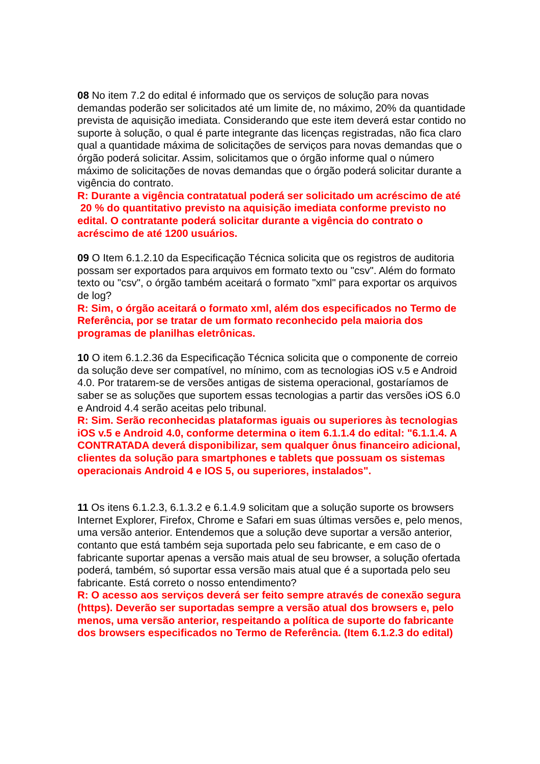08 No item 7.2 do edital é informado que os serviços de solução para novas demandas poderão ser solicitados até um limite de, no máximo, 20% da quantidade prevista de aquisição imediata. Considerando que este item deverá estar contido no suporte à solução, o qual é parte integrante das licenças registradas, não fica claro qual a quantidade máxima de solicitações de serviços para novas demandas que o órgão poderá solicitar. Assim, solicitamos que o órgão informe qual o número máximo de solicitações de novas demandas que o órgão poderá solicitar durante a vigência do contrato.
R: Durante a vigência contratatual poderá ser solicitado um acréscimo de até 20 % do quantitativo previsto na aquisição imediata conforme previsto no edital. O contratante poderá solicitar durante a vigência do contrato o acréscimo de até 1200 usuários.
09 O Item 6.1.2.10 da Especificação Técnica solicita que os registros de auditoria possam ser exportados para arquivos em formato texto ou "csv". Além do formato texto ou "csv", o órgão também aceitará o formato "xml" para exportar os arquivos de log?
R: Sim, o órgão aceitará o formato xml, além dos especificados no Termo de Referência, por se tratar de um formato reconhecido pela maioria dos programas de planilhas eletrônicas.
10 O item 6.1.2.36 da Especificação Técnica solicita que o componente de correio da solução deve ser compatível, no mínimo, com as tecnologias iOS v.5 e Android 4.0. Por tratarem-se de versões antigas de sistema operacional, gostaríamos de saber se as soluções que suportem essas tecnologias a partir das versões iOS 6.0 e Android 4.4 serão aceitas pelo tribunal.
R: Sim. Serão reconhecidas plataformas iguais ou superiores às tecnologias iOS v.5 e Android 4.0, conforme determina o item 6.1.1.4 do edital: "6.1.1.4. A CONTRATADA deverá disponibilizar, sem qualquer ônus financeiro adicional, clientes da solução para smartphones e tablets que possuam os sistemas operacionais Android 4 e IOS 5, ou superiores, instalados".
11 Os itens 6.1.2.3, 6.1.3.2 e 6.1.4.9 solicitam que a solução suporte os browsers Internet Explorer, Firefox, Chrome e Safari em suas últimas versões e, pelo menos, uma versão anterior. Entendemos que a solução deve suportar a versão anterior, contanto que está também seja suportada pelo seu fabricante, e em caso de o fabricante suportar apenas a versão mais atual de seu browser, a solução ofertada poderá, também, só suportar essa versão mais atual que é a suportada pelo seu fabricante. Está correto o nosso entendimento?
R: O acesso aos serviços deverá ser feito sempre através de conexão segura (https). Deverão ser suportadas sempre a versão atual dos browsers e, pelo menos, uma versão anterior, respeitando a política de suporte do fabricante dos browsers especificados no Termo de Referência. (Item 6.1.2.3 do edital)